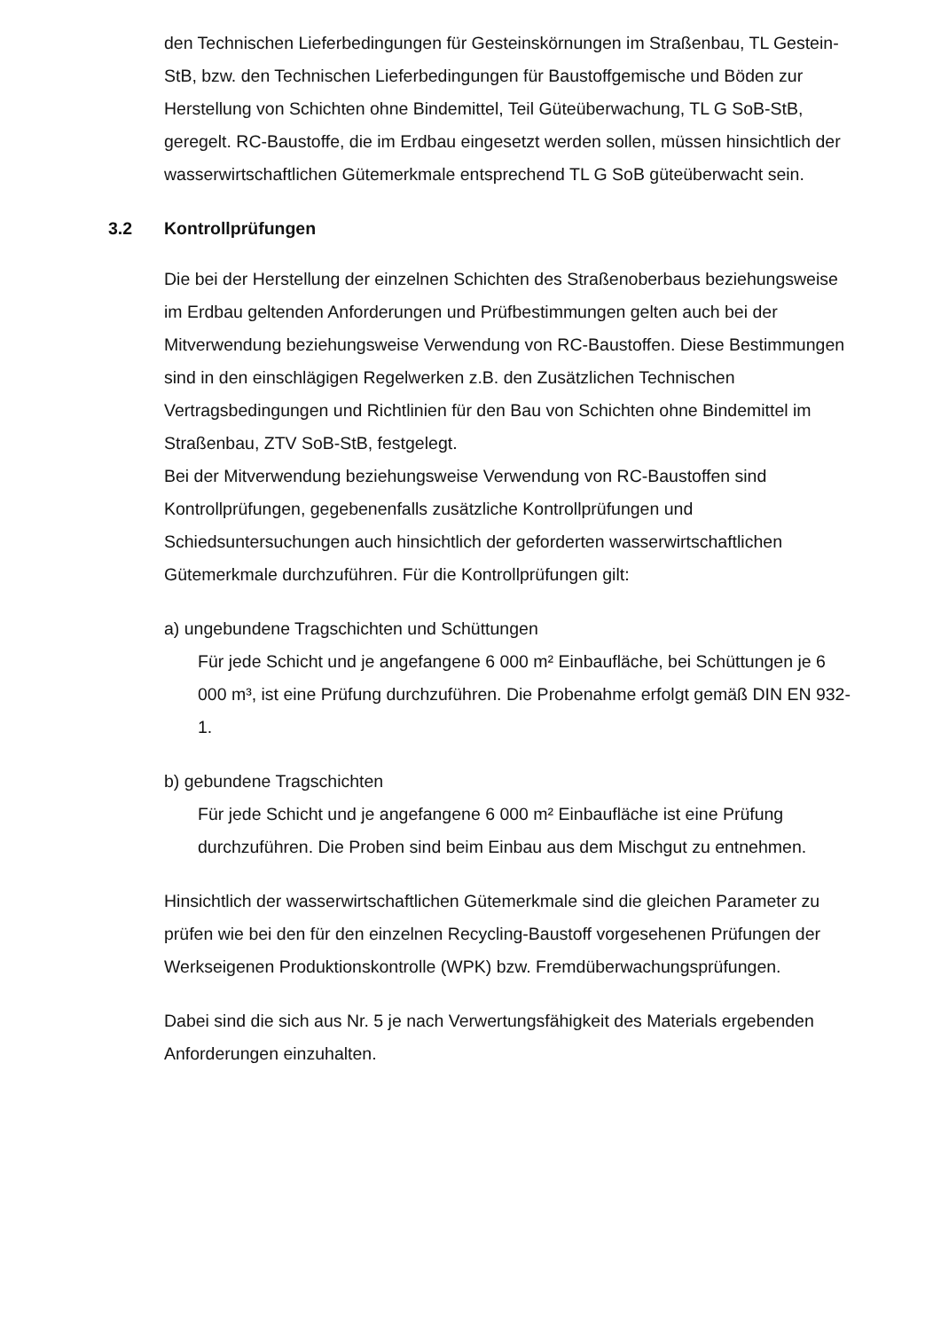den Technischen Lieferbedingungen für Gesteinskörnungen im Straßenbau, TL Gestein-StB, bzw. den Technischen Lieferbedingungen für Baustoffgemische und Böden zur Herstellung von Schichten ohne Bindemittel, Teil Güteüberwachung, TL G SoB-StB, geregelt. RC-Baustoffe, die im Erdbau eingesetzt werden sollen, müssen hinsichtlich der wasserwirtschaftlichen Gütemerkmale entsprechend TL G SoB güteüberwacht sein.
3.2 Kontrollprüfungen
Die bei der Herstellung der einzelnen Schichten des Straßenoberbaus beziehungsweise im Erdbau geltenden Anforderungen und Prüfbestimmungen gelten auch bei der Mitverwendung beziehungsweise Verwendung von RC-Baustoffen. Diese Bestimmungen sind in den einschlägigen Regelwerken z.B. den Zusätzlichen Technischen Vertragsbedingungen und Richtlinien für den Bau von Schichten ohne Bindemittel im Straßenbau, ZTV SoB-StB, festgelegt.
Bei der Mitverwendung beziehungsweise Verwendung von RC-Baustoffen sind Kontrollprüfungen, gegebenenfalls zusätzliche Kontrollprüfungen und Schiedsuntersuchungen auch hinsichtlich der geforderten wasserwirtschaftlichen Gütemerkmale durchzuführen. Für die Kontrollprüfungen gilt:
a) ungebundene Tragschichten und Schüttungen
Für jede Schicht und je angefangene 6 000 m² Einbaufläche, bei Schüttungen je 6 000 m³, ist eine Prüfung durchzuführen. Die Probenahme erfolgt gemäß DIN EN 932-1.
b) gebundene Tragschichten
Für jede Schicht und je angefangene 6 000 m² Einbaufläche ist eine Prüfung durchzuführen. Die Proben sind beim Einbau aus dem Mischgut zu entnehmen.
Hinsichtlich der wasserwirtschaftlichen Gütemerkmale sind die gleichen Parameter zu prüfen wie bei den für den einzelnen Recycling-Baustoff vorgesehenen Prüfungen der Werkseigenen Produktionskontrolle (WPK) bzw. Fremdüberwachungsprüfungen.
Dabei sind die sich aus Nr. 5 je nach Verwertungsfähigkeit des Materials ergebenden Anforderungen einzuhalten.